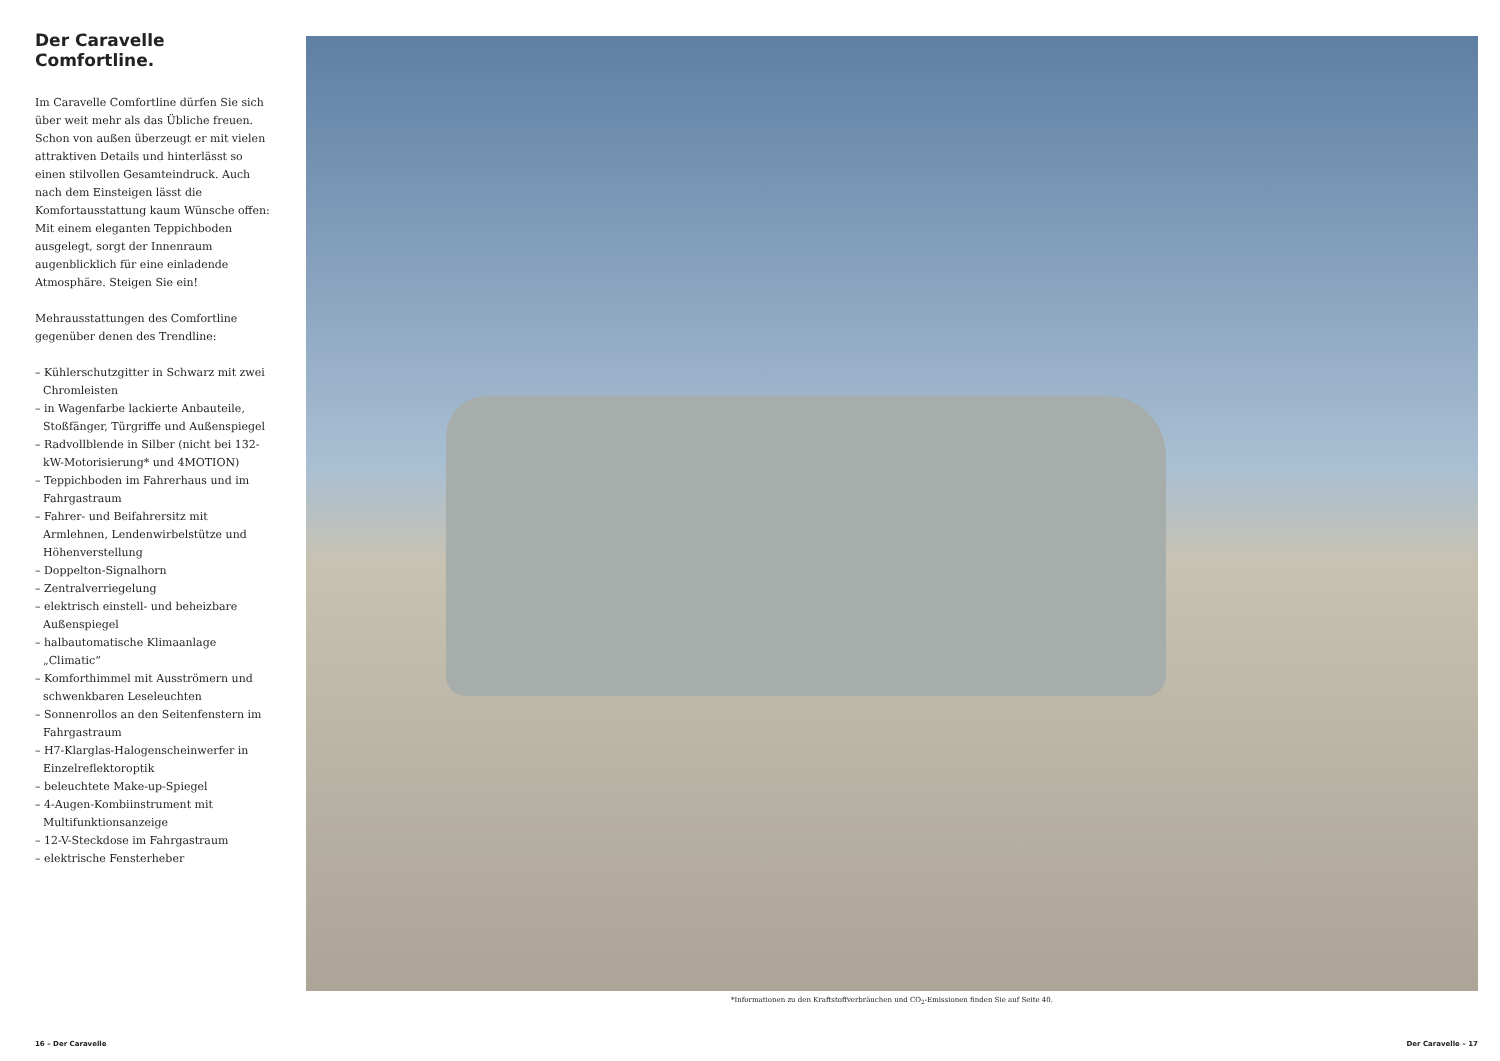Der Caravelle Comfortline.
Im Caravelle Comfortline dürfen Sie sich über weit mehr als das Übliche freuen. Schon von außen überzeugt er mit vielen attraktiven Details und hinterlässt so einen stilvollen Gesamteindruck. Auch nach dem Einsteigen lässt die Komfortausstattung kaum Wünsche offen: Mit einem eleganten Teppichboden ausgelegt, sorgt der Innenraum augenblicklich für eine einladende Atmosphäre. Steigen Sie ein!
Mehrausstattungen des Comfortline gegenüber denen des Trendline:
– Kühlerschutzgitter in Schwarz mit zwei Chromleisten
– in Wagenfarbe lackierte Anbauteile, Stoßfänger, Türgriffe und Außenspiegel
– Radvollblende in Silber (nicht bei 132-kW-Motorisierung* und 4MOTION)
– Teppichboden im Fahrerhaus und im Fahrgastraum
– Fahrer- und Beifahrersitz mit Armlehnen, Lendenwirbelstütze und Höhenverstellung
– Doppelton-Signalhorn
– Zentralverriegelung
– elektrisch einstell- und beheizbare Außenspiegel
– halbautomatische Klimaanlage „Climatic“
– Komforthimmel mit Ausströmern und schwenkbaren Leseleuchten
– Sonnenrollos an den Seitenfenstern im Fahrgastraum
– H7-Klarglas-Halogenscheinwerfer in Einzelreflektoroptik
– beleuchtete Make-up-Spiegel
– 4-Augen-Kombiinstrument mit Multifunktionsanzeige
– 12-V-Steckdose im Fahrgastraum
– elektrische Fensterheber
*Informationen zu den Kraftstoffverbräuchen und CO<sub>2</sub>-Emissionen finden Sie auf Seite 40.
16 – Der Caravelle Der Caravelle – 17